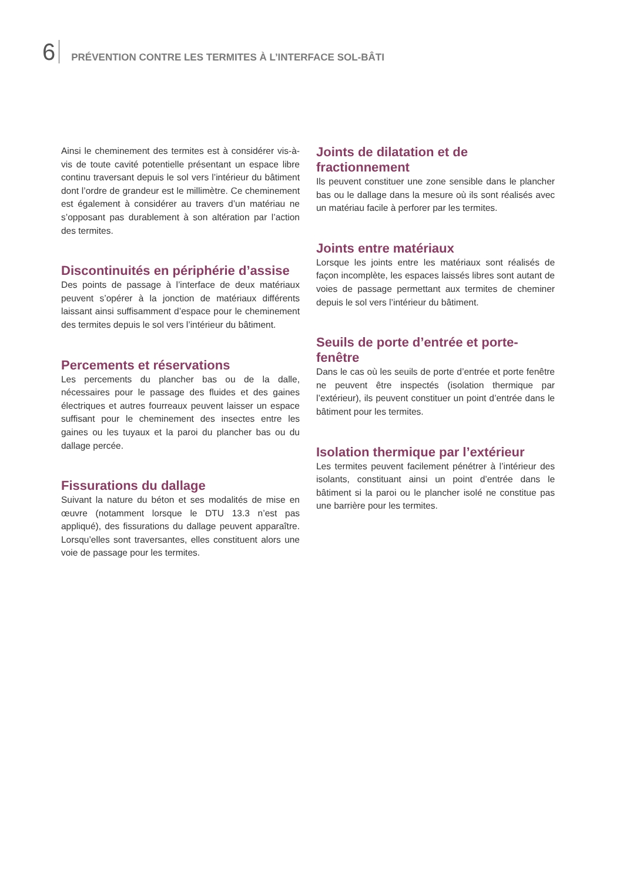6 PRÉVENTION CONTRE LES TERMITES À L’INTERFACE SOL-BÂTI
Ainsi le cheminement des termites est à considérer vis-à-vis de toute cavité potentielle présentant un espace libre continu traversant depuis le sol vers l’intérieur du bâtiment dont l’ordre de grandeur est le millimètre. Ce cheminement est également à considérer au travers d’un matériau ne s’opposant pas durablement à son altération par l’action des termites.
Discontinuités en périphérie d’assise
Des points de passage à l’interface de deux matériaux peuvent s’opérer à la jonction de matériaux différents laissant ainsi suffisamment d’espace pour le cheminement des termites depuis le sol vers l’intérieur du bâtiment.
Percements et réservations
Les percements du plancher bas ou de la dalle, nécessaires pour le passage des fluides et des gaines électriques et autres fourreaux peuvent laisser un espace suffisant pour le cheminement des insectes entre les gaines ou les tuyaux et la paroi du plancher bas ou du dallage percée.
Fissurations du dallage
Suivant la nature du béton et ses modalités de mise en œuvre (notamment lorsque le DTU 13.3 n’est pas appliqué), des fissurations du dallage peuvent apparaître. Lorsqu’elles sont traversantes, elles constituent alors une voie de passage pour les termites.
Joints de dilatation et de fractionnement
Ils peuvent constituer une zone sensible dans le plancher bas ou le dallage dans la mesure où ils sont réalisés avec un matériau facile à perforer par les termites.
Joints entre matériaux
Lorsque les joints entre les matériaux sont réalisés de façon incomplète, les espaces laissés libres sont autant de voies de passage permettant aux termites de cheminer depuis le sol vers l’intérieur du bâtiment.
Seuils de porte d’entrée et porte-fenêtre
Dans le cas où les seuils de porte d’entrée et porte fenêtre ne peuvent être inspectés (isolation thermique par l’extérieur), ils peuvent constituer un point d’entrée dans le bâtiment pour les termites.
Isolation thermique par l’extérieur
Les termites peuvent facilement pénétrer à l’intérieur des isolants, constituant ainsi un point d’entrée dans le bâtiment si la paroi ou le plancher isolé ne constitue pas une barrière pour les termites.